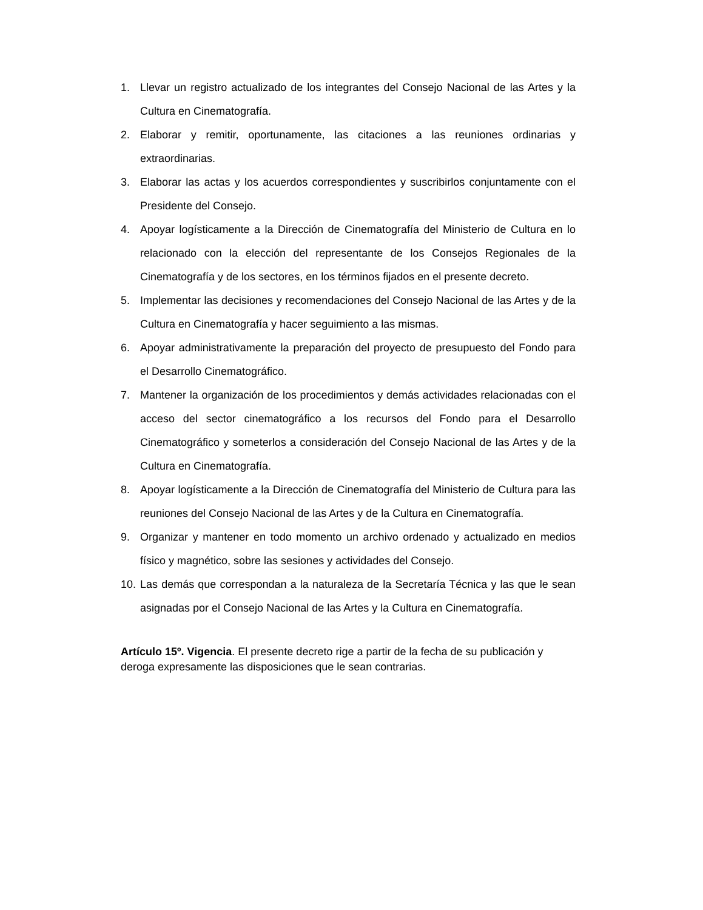1. Llevar un registro actualizado de los integrantes del Consejo Nacional de las Artes y la Cultura en Cinematografía.
2. Elaborar y remitir, oportunamente, las citaciones a las reuniones ordinarias y extraordinarias.
3. Elaborar las actas y los acuerdos correspondientes y suscribirlos conjuntamente con el Presidente del Consejo.
4. Apoyar logísticamente a la Dirección de Cinematografía del Ministerio de Cultura en lo relacionado con la elección del representante de los Consejos Regionales de la Cinematografía y de los sectores, en los términos fijados en el presente decreto.
5. Implementar las decisiones y recomendaciones del Consejo Nacional de las Artes y de la Cultura en Cinematografía y hacer seguimiento a las mismas.
6. Apoyar administrativamente la preparación del proyecto de presupuesto del Fondo para el Desarrollo Cinematográfico.
7. Mantener la organización de los procedimientos y demás actividades relacionadas con el acceso del sector cinematográfico a los recursos del Fondo para el Desarrollo Cinematográfico y someterlos a consideración del Consejo Nacional de las Artes y de la Cultura en Cinematografía.
8. Apoyar logísticamente a la Dirección de Cinematografía del Ministerio de Cultura para las reuniones del Consejo Nacional de las Artes y de la Cultura en Cinematografía.
9. Organizar y mantener en todo momento un archivo ordenado y actualizado en medios físico y magnético, sobre las sesiones y actividades del Consejo.
10. Las demás que correspondan a la naturaleza de la Secretaría Técnica y las que le sean asignadas por el Consejo Nacional de las Artes y la Cultura en Cinematografía.
Artículo 15º. Vigencia. El presente decreto rige a partir de la fecha de su publicación y deroga expresamente las disposiciones que le sean contrarias.